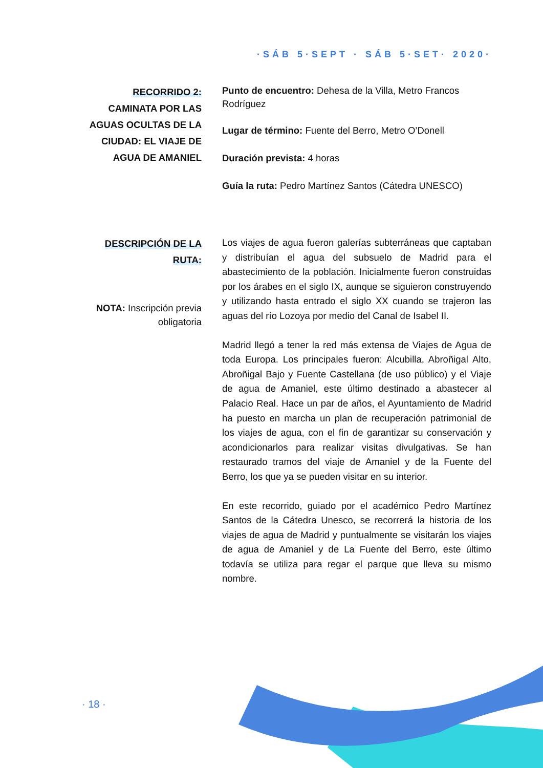·SÁB 5·SEPT · SÁB 5·SET· 2020·
RECORRIDO 2:
CAMINATA POR LAS AGUAS OCULTAS DE LA CIUDAD: EL VIAJE DE AGUA DE AMANIEL
Punto de encuentro: Dehesa de la Villa, Metro Francos Rodríguez
Lugar de término: Fuente del Berro, Metro O’Donell
Duración prevista: 4 horas
Guía la ruta: Pedro Martínez Santos (Cátedra UNESCO)
DESCRIPCIÓN DE LA
RUTA:
NOTA: Inscripción previa obligatoria
Los viajes de agua fueron galerías subterráneas que captaban y distribuían el agua del subsuelo de Madrid para el abastecimiento de la población. Inicialmente fueron construidas por los árabes en el siglo IX, aunque se siguieron construyendo y utilizando hasta entrado el siglo XX cuando se trajeron las aguas del río Lozoya por medio del Canal de Isabel II.
Madrid llegó a tener la red más extensa de Viajes de Agua de toda Europa. Los principales fueron: Alcubilla, Abroñigal Alto, Abroñigal Bajo y Fuente Castellana (de uso público) y el Viaje de agua de Amaniel, este último destinado a abastecer al Palacio Real. Hace un par de años, el Ayuntamiento de Madrid ha puesto en marcha un plan de recuperación patrimonial de los viajes de agua, con el fin de garantizar su conservación y acondicionarlos para realizar visitas divulgativas. Se han restaurado tramos del viaje de Amaniel y de la Fuente del Berro, los que ya se pueden visitar en su interior.
En este recorrido, guiado por el académico Pedro Martínez Santos de la Cátedra Unesco, se recorrerá la historia de los viajes de agua de Madrid y puntualmente se visitarán los viajes de agua de Amaniel y de La Fuente del Berro, este último todavía se utiliza para regar el parque que lleva su mismo nombre.
· 18 ·